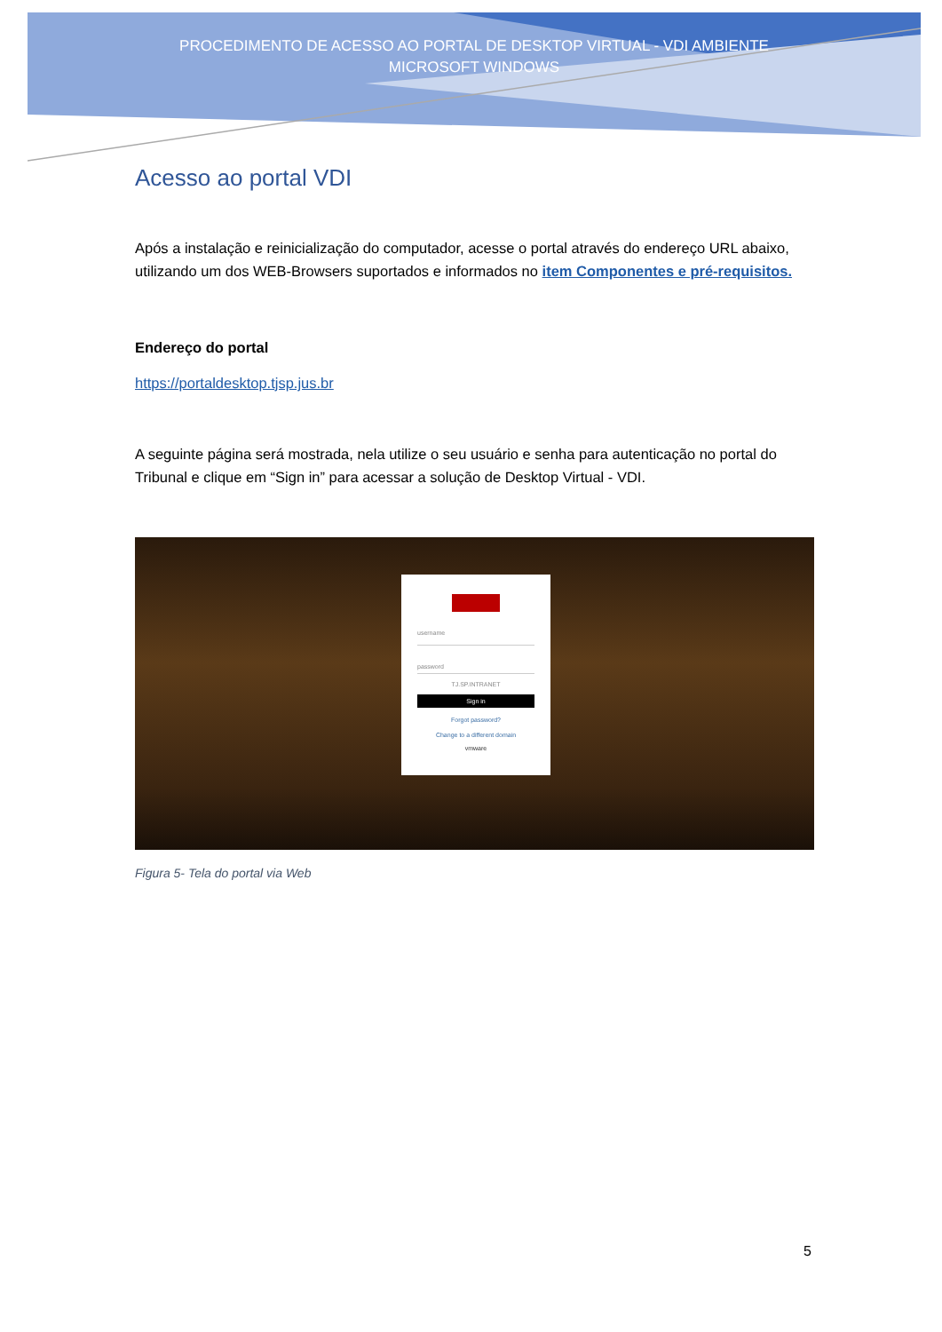PROCEDIMENTO DE ACESSO AO PORTAL DE DESKTOP VIRTUAL - VDI AMBIENTE
MICROSOFT WINDOWS
Acesso ao portal VDI
Após a instalação e reinicialização do computador, acesse o portal através do endereço URL abaixo, utilizando um dos WEB-Browsers suportados e informados no item Componentes e pré-requisitos.
Endereço do portal
https://portaldesktop.tjsp.jus.br
A seguinte página será mostrada, nela utilize o seu usuário e senha para autenticação no portal do Tribunal e clique em “Sign in” para acessar a solução de Desktop Virtual - VDI.
username
password
TJ.SP.INTRANET
Sign in
Forgot password?
Change to a different domain
vmware
Figura 5- Tela do portal via Web
5